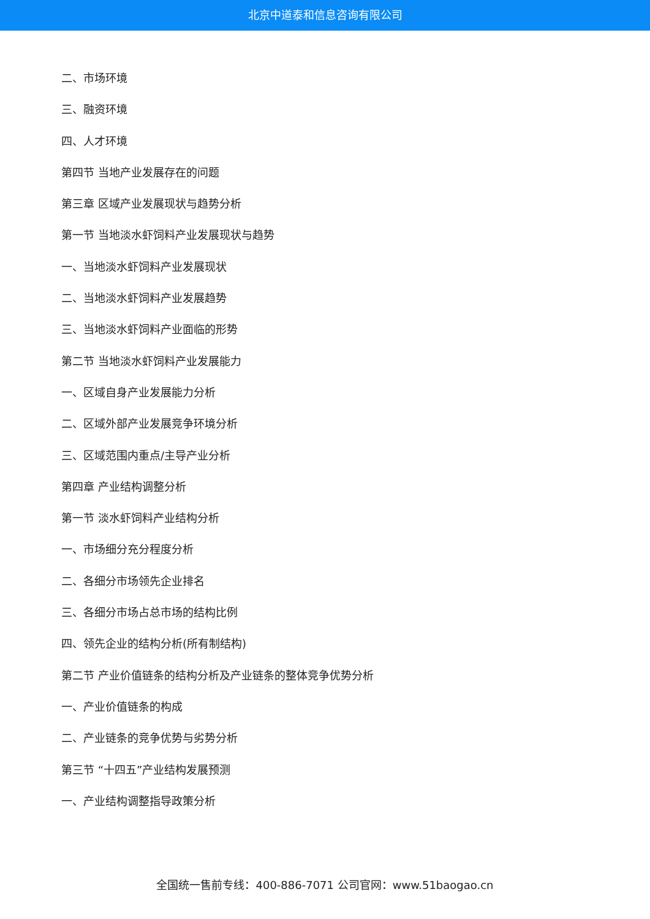北京中道泰和信息咨询有限公司
二、市场环境
三、融资环境
四、人才环境
第四节 当地产业发展存在的问题
第三章 区域产业发展现状与趋势分析
第一节 当地淡水虾饲料产业发展现状与趋势
一、当地淡水虾饲料产业发展现状
二、当地淡水虾饲料产业发展趋势
三、当地淡水虾饲料产业面临的形势
第二节 当地淡水虾饲料产业发展能力
一、区域自身产业发展能力分析
二、区域外部产业发展竞争环境分析
三、区域范围内重点/主导产业分析
第四章 产业结构调整分析
第一节 淡水虾饲料产业结构分析
一、市场细分充分程度分析
二、各细分市场领先企业排名
三、各细分市场占总市场的结构比例
四、领先企业的结构分析(所有制结构)
第二节 产业价值链条的结构分析及产业链条的整体竞争优势分析
一、产业价值链条的构成
二、产业链条的竞争优势与劣势分析
第三节 “十四五”产业结构发展预测
一、产业结构调整指导政策分析
全国统一售前专线：400-886-7071 公司官网：www.51baogao.cn